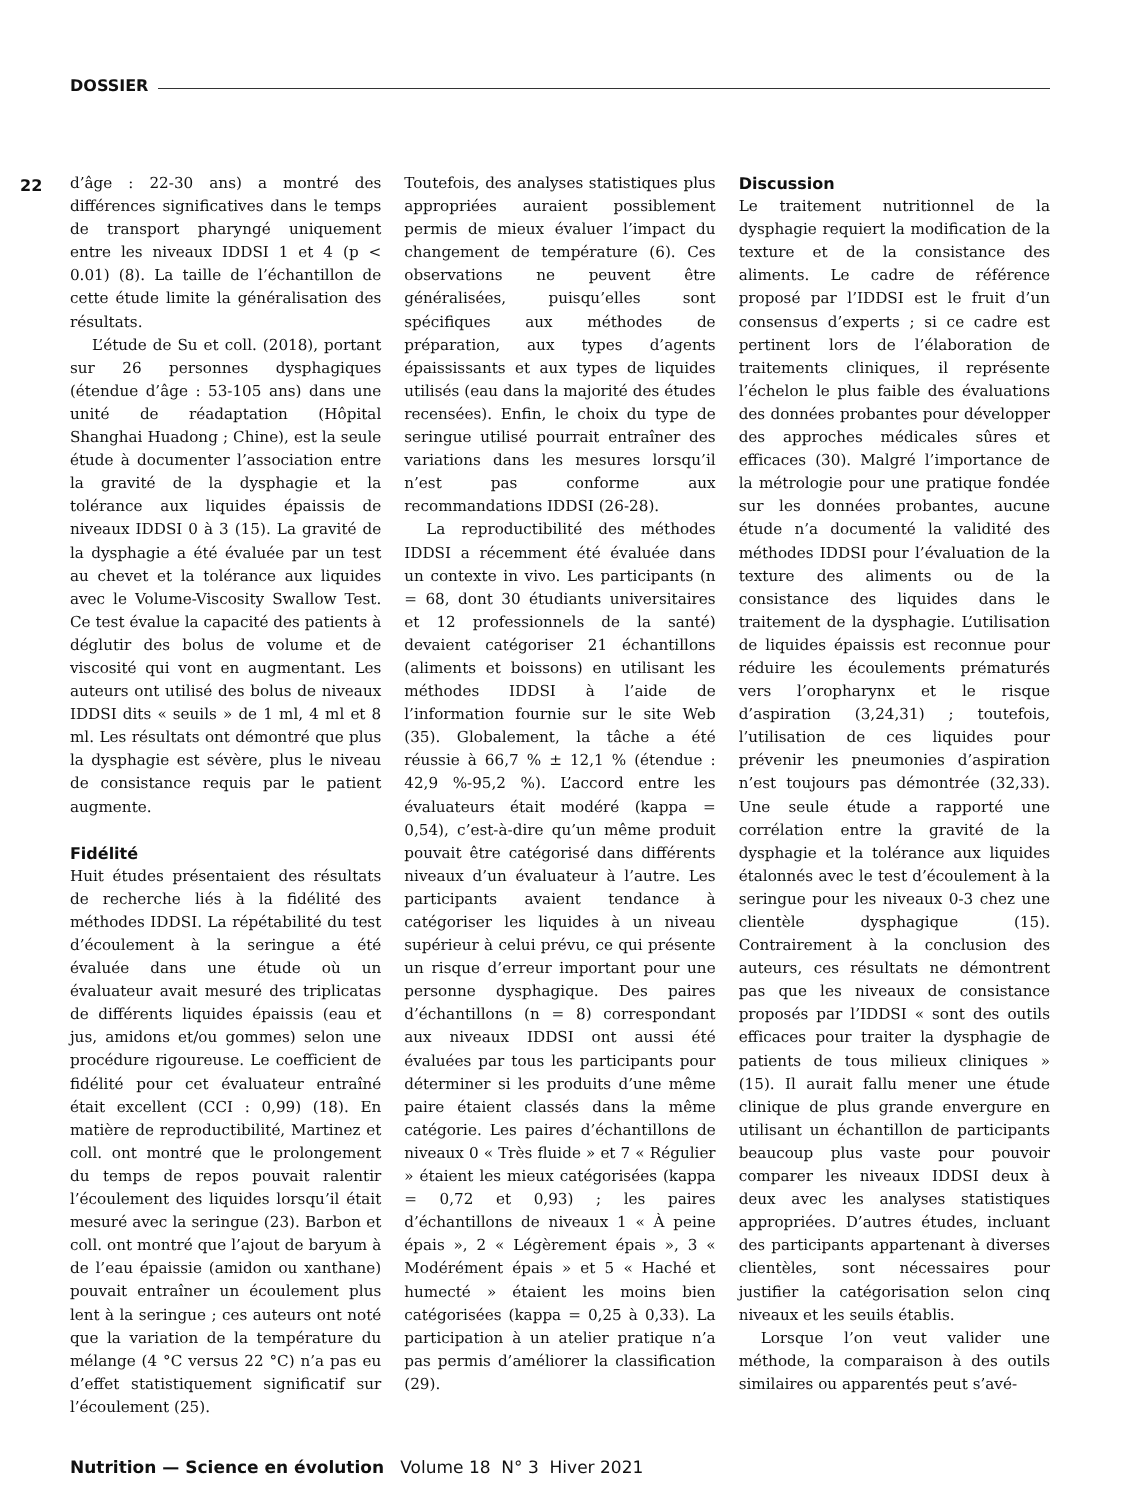DOSSIER
22
d’âge : 22-30 ans) a montré des différences significatives dans le temps de transport pharyngé uniquement entre les niveaux IDDSI 1 et 4 (p < 0.01) (8). La taille de l’échantillon de cette étude limite la généralisation des résultats.
L’étude de Su et coll. (2018), portant sur 26 personnes dysphagiques (étendue d’âge : 53-105 ans) dans une unité de réadaptation (Hôpital Shanghai Huadong ; Chine), est la seule étude à documenter l’association entre la gravité de la dysphagie et la tolérance aux liquides épaissis de niveaux IDDSI 0 à 3 (15). La gravité de la dysphagie a été évaluée par un test au chevet et la tolérance aux liquides avec le Volume-Viscosity Swallow Test. Ce test évalue la capacité des patients à déglutir des bolus de volume et de viscosité qui vont en augmentant. Les auteurs ont utilisé des bolus de niveaux IDDSI dits « seuils » de 1 ml, 4 ml et 8 ml. Les résultats ont démontré que plus la dysphagie est sévère, plus le niveau de consistance requis par le patient augmente.
Fidélité
Huit études présentaient des résultats de recherche liés à la fidélité des méthodes IDDSI. La répétabilité du test d’écoulement à la seringue a été évaluée dans une étude où un évaluateur avait mesuré des triplicatas de différents liquides épaissis (eau et jus, amidons et/ou gommes) selon une procédure rigoureuse. Le coefficient de fidélité pour cet évaluateur entraîné était excellent (CCI : 0,99) (18). En matière de reproductibilité, Martinez et coll. ont montré que le prolongement du temps de repos pouvait ralentir l’écoulement des liquides lorsqu’il était mesuré avec la seringue (23). Barbon et coll. ont montré que l’ajout de baryum à de l’eau épaissie (amidon ou xanthane) pouvait entraîner un écoulement plus lent à la seringue ; ces auteurs ont noté que la variation de la température du mélange (4 °C versus 22 °C) n’a pas eu d’effet statistiquement significatif sur l’écoulement (25).
Toutefois, des analyses statistiques plus appropriées auraient possiblement permis de mieux évaluer l’impact du changement de température (6). Ces observations ne peuvent être généralisées, puisqu’elles sont spécifiques aux méthodes de préparation, aux types d’agents épaississants et aux types de liquides utilisés (eau dans la majorité des études recensées). Enfin, le choix du type de seringue utilisé pourrait entraîner des variations dans les mesures lorsqu’il n’est pas conforme aux recommandations IDDSI (26-28).
La reproductibilité des méthodes IDDSI a récemment été évaluée dans un contexte in vivo. Les participants (n = 68, dont 30 étudiants universitaires et 12 professionnels de la santé) devaient catégoriser 21 échantillons (aliments et boissons) en utilisant les méthodes IDDSI à l’aide de l’information fournie sur le site Web (35). Globalement, la tâche a été réussie à 66,7 % ± 12,1 % (étendue : 42,9 %-95,2 %). L’accord entre les évaluateurs était modéré (kappa = 0,54), c’est-à-dire qu’un même produit pouvait être catégorisé dans différents niveaux d’un évaluateur à l’autre. Les participants avaient tendance à catégoriser les liquides à un niveau supérieur à celui prévu, ce qui présente un risque d’erreur important pour une personne dysphagique. Des paires d’échantillons (n = 8) correspondant aux niveaux IDDSI ont aussi été évaluées par tous les participants pour déterminer si les produits d’une même paire étaient classés dans la même catégorie. Les paires d’échantillons de niveaux 0 « Très fluide » et 7 « Régulier » étaient les mieux catégorisées (kappa = 0,72 et 0,93) ; les paires d’échantillons de niveaux 1 « À peine épais », 2 « Légèrement épais », 3 « Modérément épais » et 5 « Haché et humecté » étaient les moins bien catégorisées (kappa = 0,25 à 0,33). La participation à un atelier pratique n’a pas permis d’améliorer la classification (29).
Discussion
Le traitement nutritionnel de la dysphagie requiert la modification de la texture et de la consistance des aliments. Le cadre de référence proposé par l’IDDSI est le fruit d’un consensus d’experts ; si ce cadre est pertinent lors de l’élaboration de traitements cliniques, il représente l’échelon le plus faible des évaluations des données probantes pour développer des approches médicales sûres et efficaces (30). Malgré l’importance de la métrologie pour une pratique fondée sur les données probantes, aucune étude n’a documenté la validité des méthodes IDDSI pour l’évaluation de la texture des aliments ou de la consistance des liquides dans le traitement de la dysphagie. L’utilisation de liquides épaissis est reconnue pour réduire les écoulements prématurés vers l’oropharynx et le risque d’aspiration (3,24,31) ; toutefois, l’utilisation de ces liquides pour prévenir les pneumonies d’aspiration n’est toujours pas démontrée (32,33). Une seule étude a rapporté une corrélation entre la gravité de la dysphagie et la tolérance aux liquides étalonnés avec le test d’écoulement à la seringue pour les niveaux 0-3 chez une clientèle dysphagique (15). Contrairement à la conclusion des auteurs, ces résultats ne démontrent pas que les niveaux de consistance proposés par l’IDDSI « sont des outils efficaces pour traiter la dysphagie de patients de tous milieux cliniques » (15). Il aurait fallu mener une étude clinique de plus grande envergure en utilisant un échantillon de participants beaucoup plus vaste pour pouvoir comparer les niveaux IDDSI deux à deux avec les analyses statistiques appropriées. D’autres études, incluant des participants appartenant à diverses clientèles, sont nécessaires pour justifier la catégorisation selon cinq niveaux et les seuils établis.
Lorsque l’on veut valider une méthode, la comparaison à des outils similaires ou apparentés peut s’avé-
Nutrition — Science en évolution Volume 18 N° 3 Hiver 2021